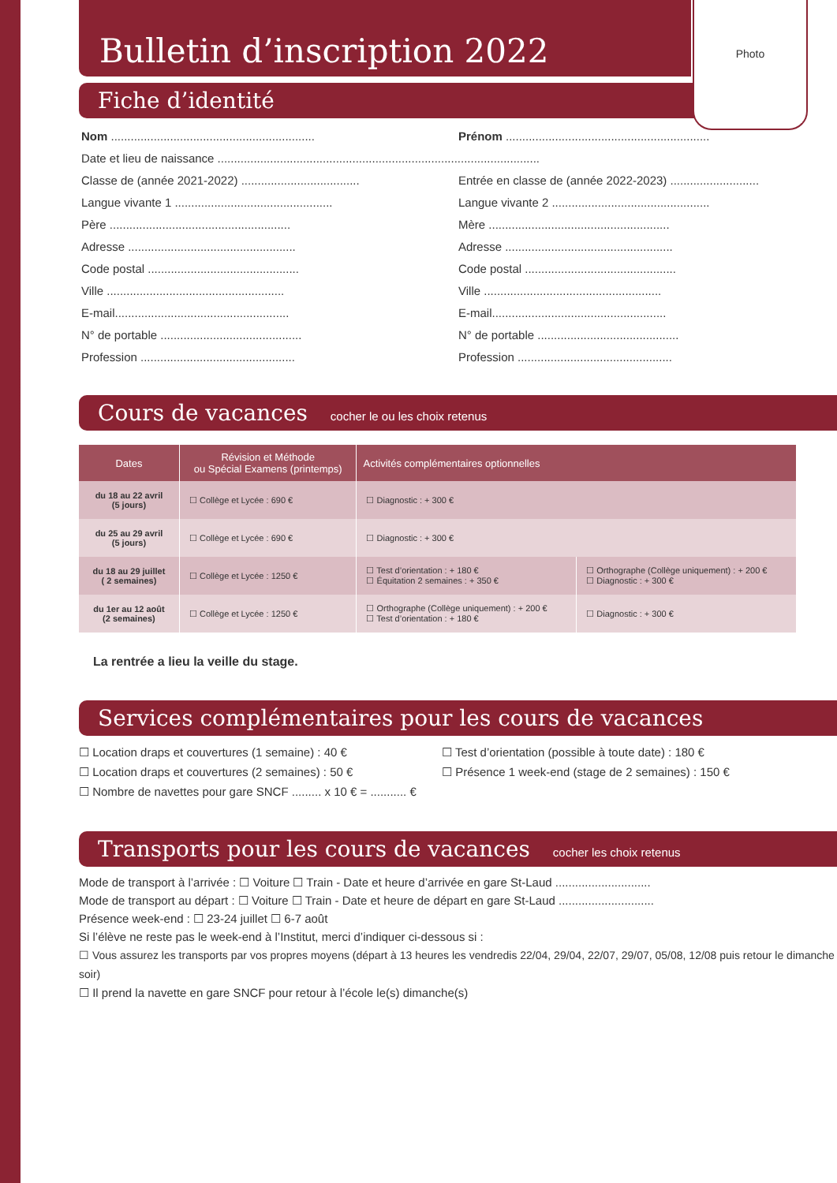Photo
Bulletin d’inscription 2022
Fiche d’identité
Nom ..............................................................
Prénom ..............................................................
Date et lieu de naissance ..................................................................................................
Classe de (année 2021-2022) ....................................
Entrée en classe de (année 2022-2023) ...........................
Langue vivante 1 ................................................
Langue vivante 2 ................................................
Père .......................................................
Mère .......................................................
Adresse ...................................................
Adresse ...................................................
Code postal ..............................................
Code postal ..............................................
Ville ......................................................
Ville ......................................................
E-mail.....................................................
E-mail.....................................................
N° de portable ...........................................
N° de portable ...........................................
Profession ...............................................
Profession ...............................................
Cours de vacances cocher le ou les choix retenus
| Dates | Révision et Méthode ou Spécial Examens (printemps) | Activités complémentaires optionnelles | |
| --- | --- | --- | --- |
| du 18 au 22 avril (5 jours) | ☐ Collège et Lycée : 690 € | ☐ Diagnostic : + 300 € | |
| du 25 au 29 avril (5 jours) | ☐ Collège et Lycée : 690 € | ☐ Diagnostic : + 300 € | |
| du 18 au 29 juillet ( 2 semaines) | ☐ Collège et Lycée : 1250 € | ☐ Test d’orientation : + 180 € ☐ Équitation 2 semaines : + 350 € | ☐ Orthographe (Collège uniquement) : + 200 € ☐ Diagnostic : + 300 € |
| du 1er au 12 août (2 semaines) | ☐ Collège et Lycée : 1250 € | ☐ Orthographe (Collège uniquement) : + 200 € ☐ Test d’orientation : + 180 € | ☐ Diagnostic : + 300 € |
La rentrée a lieu la veille du stage.
Services complémentaires pour les cours de vacances
☐ Location draps et couvertures (1 semaine) : 40 €
☐ Location draps et couvertures (2 semaines) : 50 €
☐ Nombre de navettes pour gare SNCF ......... x 10 € = ........... €
☐ Test d’orientation (possible à toute date) : 180 €
☐ Présence 1 week-end (stage de 2 semaines) : 150 €
Transports pour les cours de vacances cocher les choix retenus
Mode de transport à l’arrivée : ☐ Voiture ☐ Train - Date et heure d’arrivée en gare St-Laud .............................
Mode de transport au départ : ☐ Voiture ☐ Train - Date et heure de départ en gare St-Laud .............................
Présence week-end : ☐ 23-24 juillet ☐ 6-7 août
Si l’élève ne reste pas le week-end à l’Institut, merci d’indiquer ci-dessous si :
☐ Vous assurez les transports par vos propres moyens (départ à 13 heures les vendredis 22/04, 29/04, 22/07, 29/07, 05/08, 12/08 puis retour le dimanche soir)
☐ Il prend la navette en gare SNCF pour retour à l’école le(s) dimanche(s)